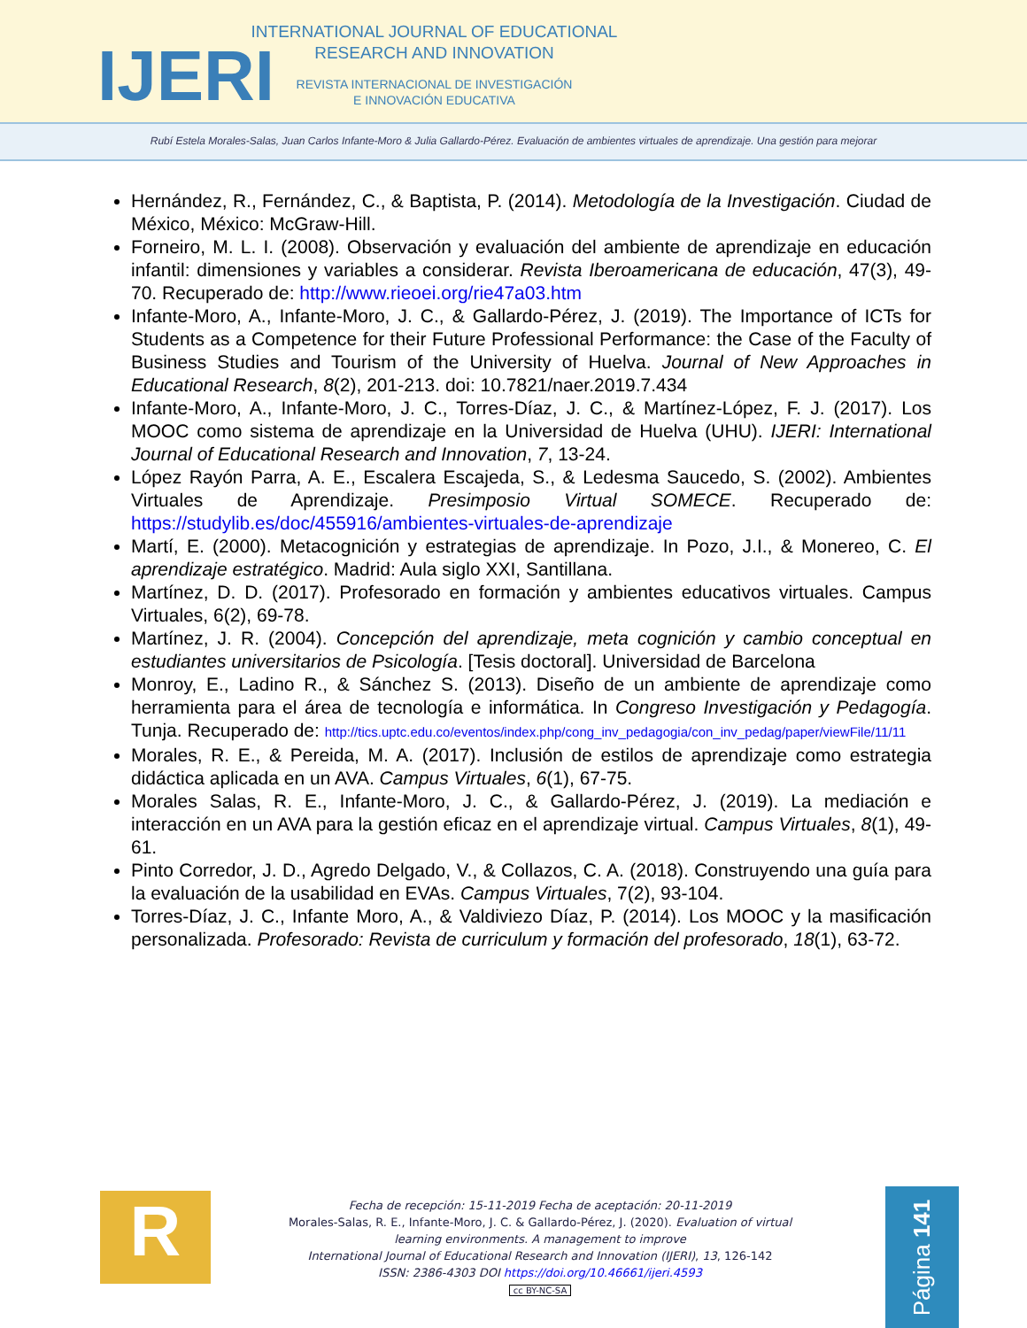IJERI
INTERNATIONAL JOURNAL OF EDUCATIONAL
RESEARCH AND INNOVATION
REVISTA INTERNACIONAL DE INVESTIGACIÓN
E INNOVACIÓN EDUCATIVA
Rubí Estela Morales-Salas, Juan Carlos Infante-Moro & Julia Gallardo-Pérez. Evaluación de ambientes virtuales de aprendizaje. Una gestión para mejorar
Hernández, R., Fernández, C., & Baptista, P. (2014). Metodología de la Investigación. Ciudad de México, México: McGraw-Hill.
Forneiro, M. L. I. (2008). Observación y evaluación del ambiente de aprendizaje en educación infantil: dimensiones y variables a considerar. Revista Iberoamericana de educación, 47(3), 49-70. Recuperado de: http://www.rieoei.org/rie47a03.htm
Infante-Moro, A., Infante-Moro, J. C., & Gallardo-Pérez, J. (2019). The Importance of ICTs for Students as a Competence for their Future Professional Performance: the Case of the Faculty of Business Studies and Tourism of the University of Huelva. Journal of New Approaches in Educational Research, 8(2), 201-213. doi: 10.7821/naer.2019.7.434
Infante-Moro, A., Infante-Moro, J. C., Torres-Díaz, J. C., & Martínez-López, F. J. (2017). Los MOOC como sistema de aprendizaje en la Universidad de Huelva (UHU). IJERI: International Journal of Educational Research and Innovation, 7, 13-24.
López Rayón Parra, A. E., Escalera Escajeda, S., & Ledesma Saucedo, S. (2002). Ambientes Virtuales de Aprendizaje. Presimposio Virtual SOMECE. Recuperado de: https://studylib.es/doc/455916/ambientes-virtuales-de-aprendizaje
Martí, E. (2000). Metacognición y estrategias de aprendizaje. In Pozo, J.I., & Monereo, C. El aprendizaje estratégico. Madrid: Aula siglo XXI, Santillana.
Martínez, D. D. (2017). Profesorado en formación y ambientes educativos virtuales. Campus Virtuales, 6(2), 69-78.
Martínez, J. R. (2004). Concepción del aprendizaje, meta cognición y cambio conceptual en estudiantes universitarios de Psicología. [Tesis doctoral]. Universidad de Barcelona
Monroy, E., Ladino R., & Sánchez S. (2013). Diseño de un ambiente de aprendizaje como herramienta para el área de tecnología e informática. In Congreso Investigación y Pedagogía. Tunja. Recuperado de: http://tics.uptc.edu.co/eventos/index.php/cong_inv_pedagogia/con_inv_pedag/paper/viewFile/11/11
Morales, R. E., & Pereida, M. A. (2017). Inclusión de estilos de aprendizaje como estrategia didáctica aplicada en un AVA. Campus Virtuales, 6(1), 67-75.
Morales Salas, R. E., Infante-Moro, J. C., & Gallardo-Pérez, J. (2019). La mediación e interacción en un AVA para la gestión eficaz en el aprendizaje virtual. Campus Virtuales, 8(1), 49-61.
Pinto Corredor, J. D., Agredo Delgado, V., & Collazos, C. A. (2018). Construyendo una guía para la evaluación de la usabilidad en EVAs. Campus Virtuales, 7(2), 93-104.
Torres-Díaz, J. C., Infante Moro, A., & Valdiviezo Díaz, P. (2014). Los MOOC y la masificación personalizada. Profesorado: Revista de curriculum y formación del profesorado, 18(1), 63-72.
R
Fecha de recepción: 15-11-2019 Fecha de aceptación: 20-11-2019
Morales-Salas, R. E., Infante-Moro, J. C. & Gallardo-Pérez, J. (2020). Evaluation of virtual learning environments. A management to improve
International Journal of Educational Research and Innovation (IJERI), 13, 126-142
ISSN: 2386-4303 DOI https://doi.org/10.46661/ijeri.4593
cc BY-NC-SA
Página 141